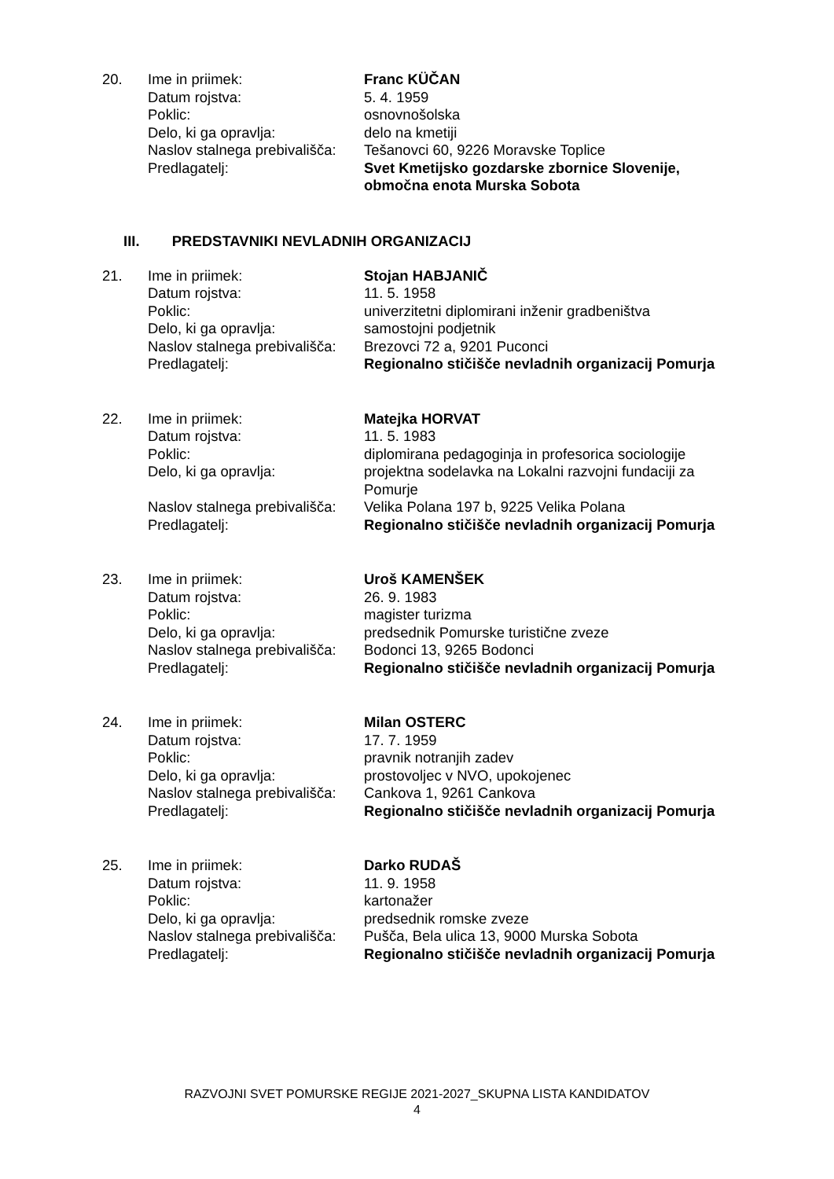| 20. | Ime in priimek: | Franc KÜČAN |
| | Datum rojstva: | 5. 4. 1959 |
| | Poklic: | osnovnošolska |
| | Delo, ki ga opravlja: | delo na kmetiji |
| | Naslov stalnega prebivališča: | Tešanovci 60, 9226 Moravske Toplice |
| | Predlagatelj: | Svet Kmetijsko gozdarske zbornice Slovenije, območna enota Murska Sobota |
III. PREDSTAVNIKI NEVLADNIH ORGANIZACIJ
| 21. | Ime in priimek: | Stojan HABJANIČ |
| | Datum rojstva: | 11. 5. 1958 |
| | Poklic: | univerzitetni diplomirani inženir gradbeništva |
| | Delo, ki ga opravlja: | samostojni podjetnik |
| | Naslov stalnega prebivališča: | Brezovci 72 a, 9201 Puconci |
| | Predlagatelj: | Regionalno stičišče nevladnih organizacij Pomurja |
| 22. | Ime in priimek: | Matejka HORVAT |
| | Datum rojstva: | 11. 5. 1983 |
| | Poklic: | diplomirana pedagoginja in profesorica sociologije |
| | Delo, ki ga opravlja: | projektna sodelavka na Lokalni razvojni fundaciji za Pomurje |
| | Naslov stalnega prebivališča: | Velika Polana 197 b, 9225 Velika Polana |
| | Predlagatelj: | Regionalno stičišče nevladnih organizacij Pomurja |
| 23. | Ime in priimek: | Uroš KAMENŠEK |
| | Datum rojstva: | 26. 9. 1983 |
| | Poklic: | magister turizma |
| | Delo, ki ga opravlja: | predsednik Pomurske turistične zveze |
| | Naslov stalnega prebivališča: | Bodonci 13, 9265 Bodonci |
| | Predlagatelj: | Regionalno stičišče nevladnih organizacij Pomurja |
| 24. | Ime in priimek: | Milan OSTERC |
| | Datum rojstva: | 17. 7. 1959 |
| | Poklic: | pravnik notranjih zadev |
| | Delo, ki ga opravlja: | prostovoljec v NVO, upokojenec |
| | Naslov stalnega prebivališča: | Cankova 1, 9261 Cankova |
| | Predlagatelj: | Regionalno stičišče nevladnih organizacij Pomurja |
| 25. | Ime in priimek: | Darko RUDAŠ |
| | Datum rojstva: | 11. 9. 1958 |
| | Poklic: | kartonažer |
| | Delo, ki ga opravlja: | predsednik romske zveze |
| | Naslov stalnega prebivališča: | Pušča, Bela ulica 13, 9000 Murska Sobota |
| | Predlagatelj: | Regionalno stičišče nevladnih organizacij Pomurja |
RAZVOJNI SVET POMURSKE REGIJE 2021-2027_SKUPNA LISTA KANDIDATOV
4